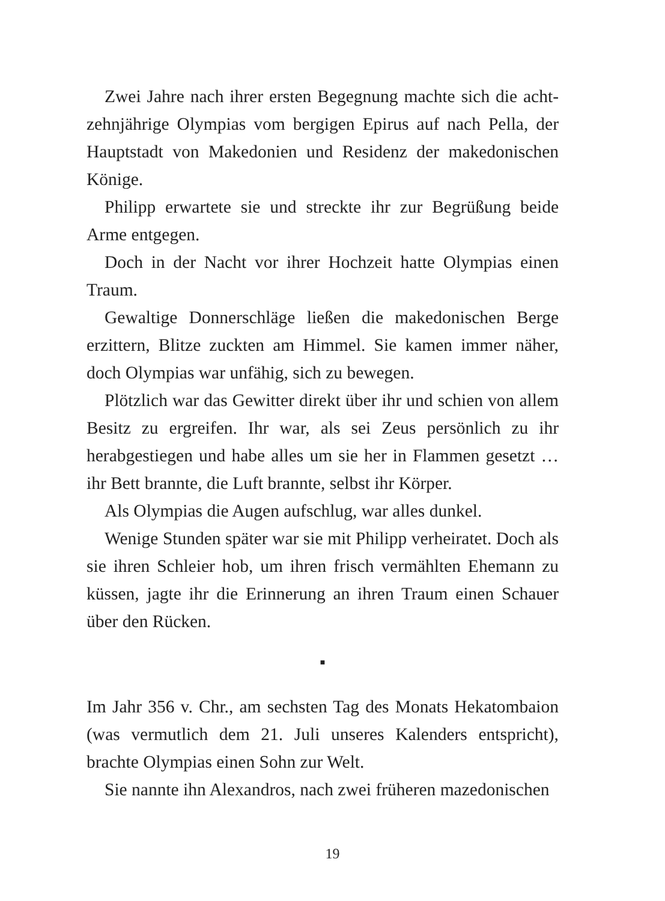Zwei Jahre nach ihrer ersten Begegnung machte sich die acht­zehnjährige Olympias vom bergigen Epirus auf nach Pella, der Hauptstadt von Makedonien und Residenz der makedonischen Könige.
Philipp erwartete sie und streckte ihr zur Begrüßung beide Arme entgegen.
Doch in der Nacht vor ihrer Hochzeit hatte Olympias einen Traum.
Gewaltige Donnerschläge ließen die makedonischen Berge erzittern, Blitze zuckten am Himmel. Sie kamen immer näher, doch Olympias war unfähig, sich zu bewegen.
Plötzlich war das Gewitter direkt über ihr und schien von allem Besitz zu ergreifen. Ihr war, als sei Zeus persönlich zu ihr herabgestiegen und habe alles um sie her in Flammen gesetzt … ihr Bett brannte, die Luft brannte, selbst ihr Körper.
Als Olympias die Augen aufschlug, war alles dunkel.
Wenige Stunden später war sie mit Philipp verheiratet. Doch als sie ihren Schleier hob, um ihren frisch vermählten Ehemann zu küssen, jagte ihr die Erinnerung an ihren Traum einen Schauer über den Rücken.
■
Im Jahr 356 v. Chr., am sechsten Tag des Monats Hekatombaion (was vermutlich dem 21. Juli unseres Kalenders entspricht), brachte Olympias einen Sohn zur Welt.
Sie nannte ihn Alexandros, nach zwei früheren mazedonischen
19